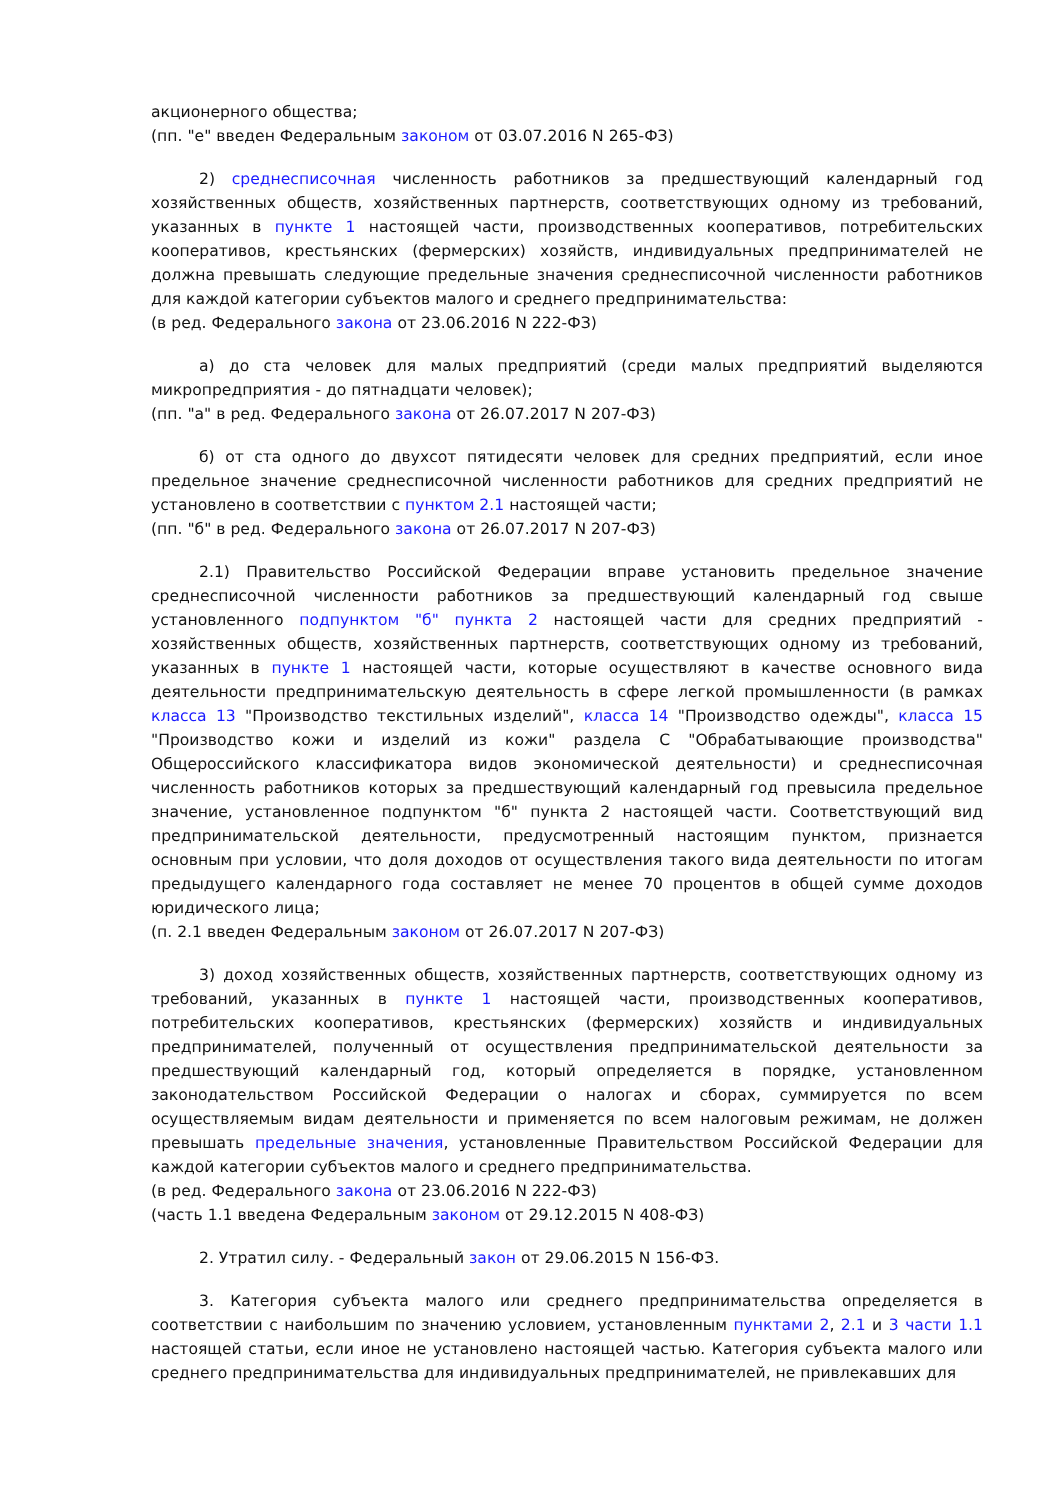акционерного общества;
(пп. "е" введен Федеральным законом от 03.07.2016 N 265-ФЗ)
2) среднесписочная численность работников за предшествующий календарный год хозяйственных обществ, хозяйственных партнерств, соответствующих одному из требований, указанных в пункте 1 настоящей части, производственных кооперативов, потребительских кооперативов, крестьянских (фермерских) хозяйств, индивидуальных предпринимателей не должна превышать следующие предельные значения среднесписочной численности работников для каждой категории субъектов малого и среднего предпринимательства:
(в ред. Федерального закона от 23.06.2016 N 222-ФЗ)
а) до ста человек для малых предприятий (среди малых предприятий выделяются микропредприятия - до пятнадцати человек);
(пп. "а" в ред. Федерального закона от 26.07.2017 N 207-ФЗ)
б) от ста одного до двухсот пятидесяти человек для средних предприятий, если иное предельное значение среднесписочной численности работников для средних предприятий не установлено в соответствии с пунктом 2.1 настоящей части;
(пп. "б" в ред. Федерального закона от 26.07.2017 N 207-ФЗ)
2.1) Правительство Российской Федерации вправе установить предельное значение среднесписочной численности работников за предшествующий календарный год свыше установленного подпунктом "б" пункта 2 настоящей части для средних предприятий - хозяйственных обществ, хозяйственных партнерств, соответствующих одному из требований, указанных в пункте 1 настоящей части, которые осуществляют в качестве основного вида деятельности предпринимательскую деятельность в сфере легкой промышленности (в рамках класса 13 "Производство текстильных изделий", класса 14 "Производство одежды", класса 15 "Производство кожи и изделий из кожи" раздела C "Обрабатывающие производства" Общероссийского классификатора видов экономической деятельности) и среднесписочная численность работников которых за предшествующий календарный год превысила предельное значение, установленное подпунктом "б" пункта 2 настоящей части. Соответствующий вид предпринимательской деятельности, предусмотренный настоящим пунктом, признается основным при условии, что доля доходов от осуществления такого вида деятельности по итогам предыдущего календарного года составляет не менее 70 процентов в общей сумме доходов юридического лица;
(п. 2.1 введен Федеральным законом от 26.07.2017 N 207-ФЗ)
3) доход хозяйственных обществ, хозяйственных партнерств, соответствующих одному из требований, указанных в пункте 1 настоящей части, производственных кооперативов, потребительских кооперативов, крестьянских (фермерских) хозяйств и индивидуальных предпринимателей, полученный от осуществления предпринимательской деятельности за предшествующий календарный год, который определяется в порядке, установленном законодательством Российской Федерации о налогах и сборах, суммируется по всем осуществляемым видам деятельности и применяется по всем налоговым режимам, не должен превышать предельные значения, установленные Правительством Российской Федерации для каждой категории субъектов малого и среднего предпринимательства.
(в ред. Федерального закона от 23.06.2016 N 222-ФЗ)
(часть 1.1 введена Федеральным законом от 29.12.2015 N 408-ФЗ)
2. Утратил силу. - Федеральный закон от 29.06.2015 N 156-ФЗ.
3. Категория субъекта малого или среднего предпринимательства определяется в соответствии с наибольшим по значению условием, установленным пунктами 2, 2.1 и 3 части 1.1 настоящей статьи, если иное не установлено настоящей частью. Категория субъекта малого или среднего предпринимательства для индивидуальных предпринимателей, не привлекавших для